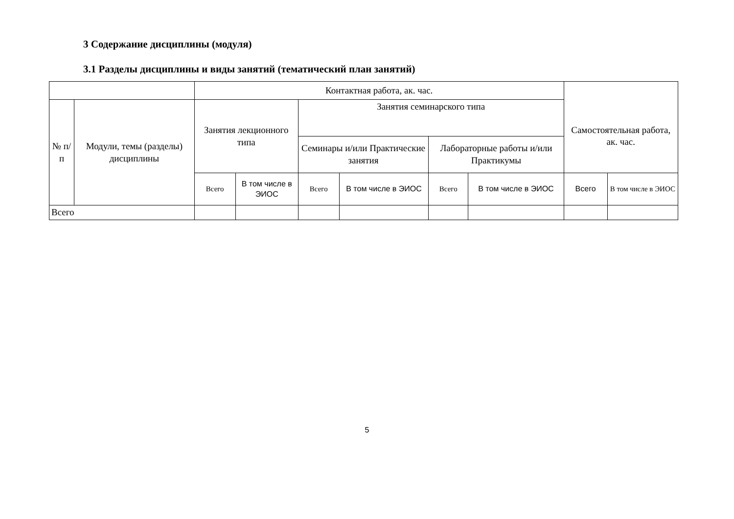3 Содержание дисциплины (модуля)
3.1 Разделы дисциплины и виды занятий (тематический план занятий)
| | | Контактная работа, ак. час. | | | | | | | |
| --- | --- | --- | --- | --- | --- | --- | --- | --- | --- |
| № п/п | Модули, темы (разделы) дисциплины | Занятия лекционного типа | | Занятия семинарского типа | | | | Самостоятельная работа, ак. час. | |
| | | | | Семинары и/или Практические занятия | | Лабораторные работы и/или Практикумы | | | |
| | | Всего | В том числе в ЭИОС | Всего | В том числе в ЭИОС | Всего | В том числе в ЭИОС | Всего | В том числе в ЭИОС |
| Всего | | | | | | | | | |
5